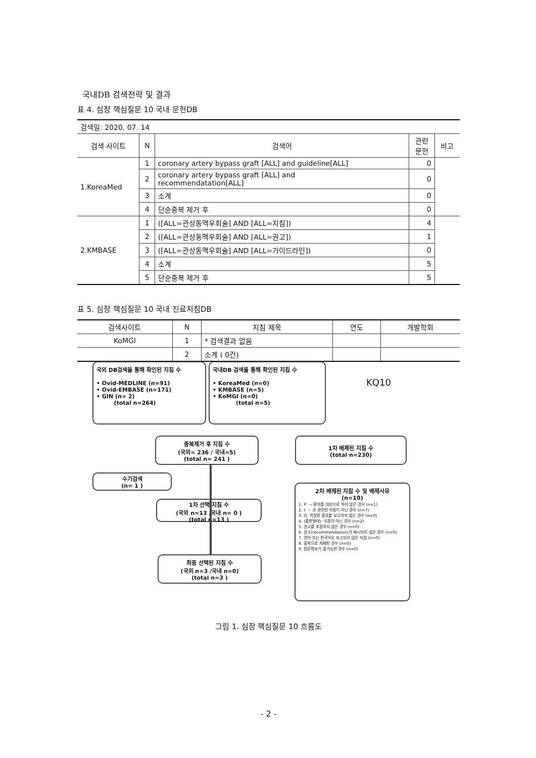국내DB 검색전략 및 결과
표 4. 심장 핵심질문 10 국내 문헌DB
| 검색일: 2020. 07. 14 | | | | |
| 검색 사이트 | N | 검색어 | 관련 문헌 | 비고 |
| 1.KoreaMed | 1 | coronary artery bypass graft [ALL] and guideline[ALL] | 0 | |
| | 2 | coronary artery bypass graft [ALL] and recommendatation[ALL] | 0 | |
| | 3 | 소계 | 0 | |
| | 4 | 단순중복 제거 후 | 0 | |
| 2.KMBASE | 1 | ([ALL=관상동맥우회술] AND [ALL=지침]) | 4 | |
| | 2 | ([ALL=관상동맥우회술] AND [ALL=권고]) | 1 | |
| | 3 | ([ALL=관상동맥우회술] AND [ALL=가이드라인]) | 0 | |
| | 4 | 소계 | 5 | |
| | 5 | 단순중복 제거 후 | 5 | |
표 5. 심장 핵심질문 10 국내 진료지침DB
| 검색사이트 | N | 지침 제목 | 연도 | 개발학회 |
| KoMGI | 1 | * 검색결과 없음 | | |
| | 2 | 소계 ( 0건) | | |
국외 DB검색을 통해 확인된 지침 수
• Ovid-MEDLINE (n=91)
• Ovid-EMBASE (n=171)
• GIN (n= 2)
(total n=264)
국내DB 검색을 통해 확인된 지침 수
• KoreaMed (n=0)
• KMBASE (n=5)
• KoMGI (n=0)
(total n=5)
KQ10
중복제거 후 지침 수
(국외= 236 / 국내=5)
(total n= 241 )
1차 배제된 지침 수
(total n=230)
수기검색
(n= 1 )
1차 선택 지침 수
(국외 n=13 /국내 n= 0 )
(total n=13 )
2차 배제된 지침 수 및 배제사유
(n=10)
1. P: ~ 환자를 대상으로 하지 않은 경우 (n=1)
2. I: ~ 과 관련된 지침이 아닌 경우 (n=7)
3. O: 적절한 결과를 보고하지 않은 경우 (n=0)
4. (출판형태): 지침이 아닌 경우 (n=2)
5. 권고를 포함하지 않은 경우 (n=0)
6. 권고(recommendation)가 제시되지 않은 경우 (n=0)
7. 영어 또는 한국어로 보고되지 않은 지침 (n=0)
8. 중복으로 게재된 경우 (n=0)
9. 원문확보가 불가능한 경우 (n=0)
최종 선택된 지침 수
(국외 n=3 /국내 n=0)
(total n=3 )
그림 1. 심장 핵심질문 10 흐름도
- 2 -